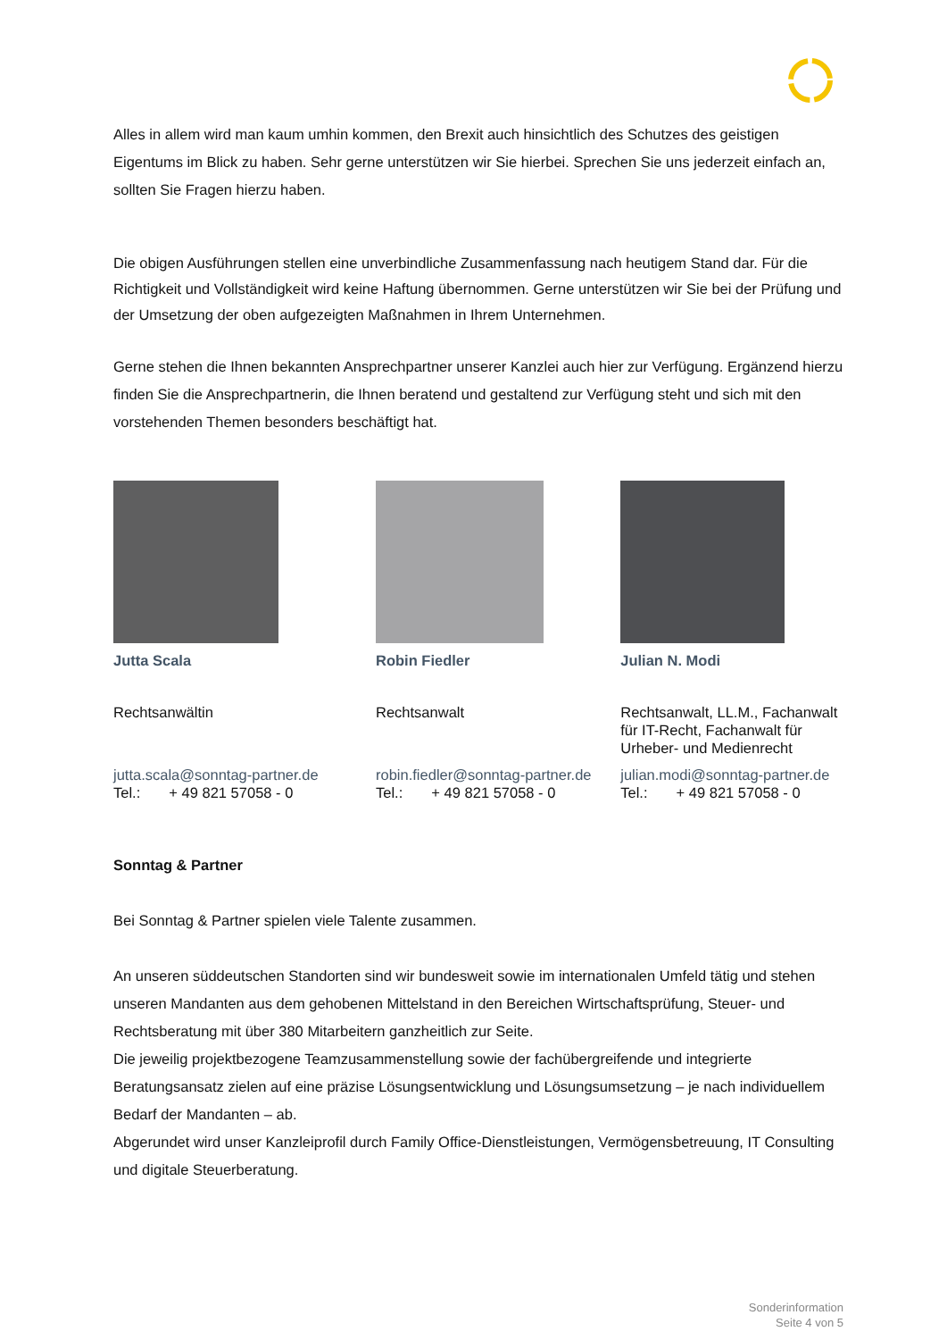Alles in allem wird man kaum umhin kommen, den Brexit auch hinsichtlich des Schutzes des geistigen Eigentums im Blick zu haben. Sehr gerne unterstützen wir Sie hierbei. Sprechen Sie uns jederzeit einfach an, sollten Sie Fragen hierzu haben.
Die obigen Ausführungen stellen eine unverbindliche Zusammenfassung nach heutigem Stand dar. Für die Richtigkeit und Vollständigkeit wird keine Haftung übernommen. Gerne unterstützen wir Sie bei der Prüfung und der Umsetzung der oben aufgezeigten Maßnahmen in Ihrem Unternehmen.
Gerne stehen die Ihnen bekannten Ansprechpartner unserer Kanzlei auch hier zur Verfügung. Ergänzend hierzu finden Sie die Ansprechpartnerin, die Ihnen beratend und gestaltend zur Verfügung steht und sich mit den vorstehenden Themen besonders beschäftigt hat.
Jutta Scala
Rechtsanwältin
jutta.scala@sonntag-partner.de
Tel.: + 49 821 57058 - 0
Robin Fiedler
Rechtsanwalt
robin.fiedler@sonntag-partner.de
Tel.: + 49 821 57058 - 0
Julian N. Modi
Rechtsanwalt, LL.M., Fachanwalt für IT-Recht, Fachanwalt für Urheber- und Medienrecht
julian.modi@sonntag-partner.de
Tel.: + 49 821 57058 - 0
Sonntag & Partner
Bei Sonntag & Partner spielen viele Talente zusammen.
An unseren süddeutschen Standorten sind wir bundesweit sowie im internationalen Umfeld tätig und stehen unseren Mandanten aus dem gehobenen Mittelstand in den Bereichen Wirtschaftsprüfung, Steuer- und Rechtsberatung mit über 380 Mitarbeitern ganzheitlich zur Seite.
Die jeweilig projektbezogene Teamzusammenstellung sowie der fachübergreifende und integrierte Beratungsansatz zielen auf eine präzise Lösungsentwicklung und Lösungsumsetzung – je nach individuellem Bedarf der Mandanten – ab.
Abgerundet wird unser Kanzleiprofil durch Family Office-Dienstleistungen, Vermögensbetreuung, IT Consulting und digitale Steuerberatung.
Sonderinformation
Seite 4 von 5